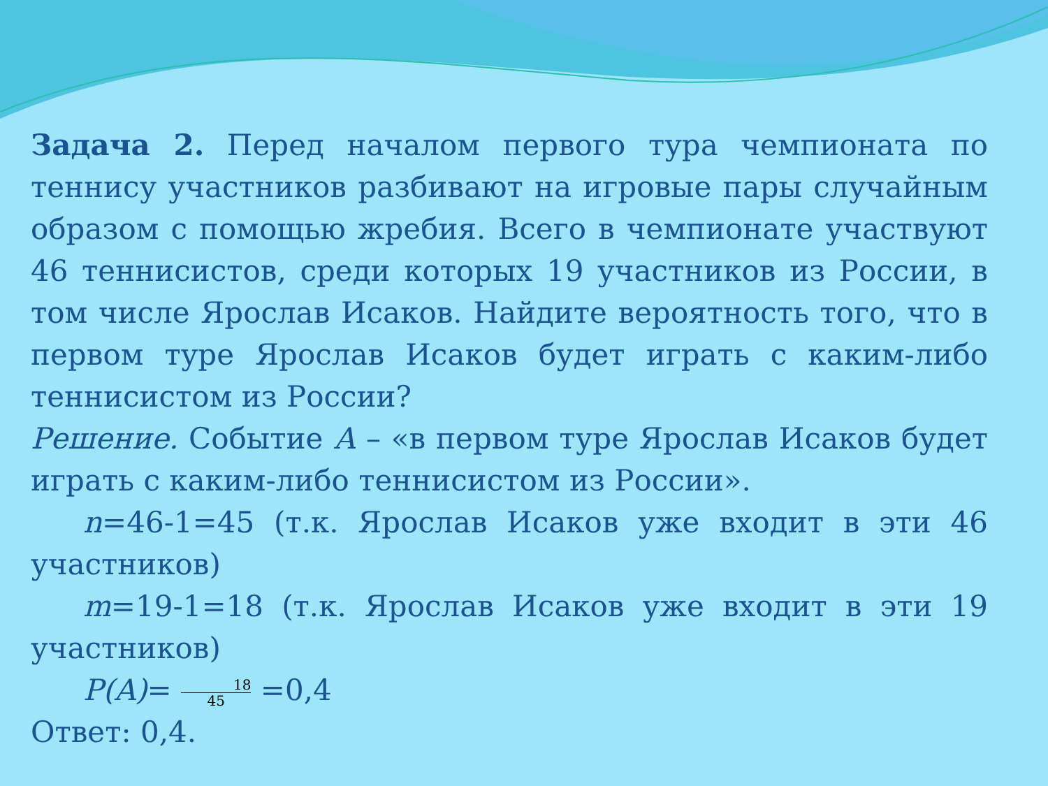Задача 2. Перед началом первого тура чемпионата по теннису участников разбивают на игровые пары случайным образом с помощью жребия. Всего в чемпионате участвуют 46 теннисистов, среди которых 19 участников из России, в том числе Ярослав Исаков. Найдите вероятность того, что в первом туре Ярослав Исаков будет играть с каким-либо теннисистом из России?
Решение. Событие А – «в первом туре Ярослав Исаков будет играть с каким-либо теннисистом из России».
n=46-1=45 (т.к. Ярослав Исаков уже входит в эти 46 участников)
m=19-1=18 (т.к. Ярослав Исаков уже входит в эти 19 участников)
P(A)= 18 45 =0,4
Ответ: 0,4.